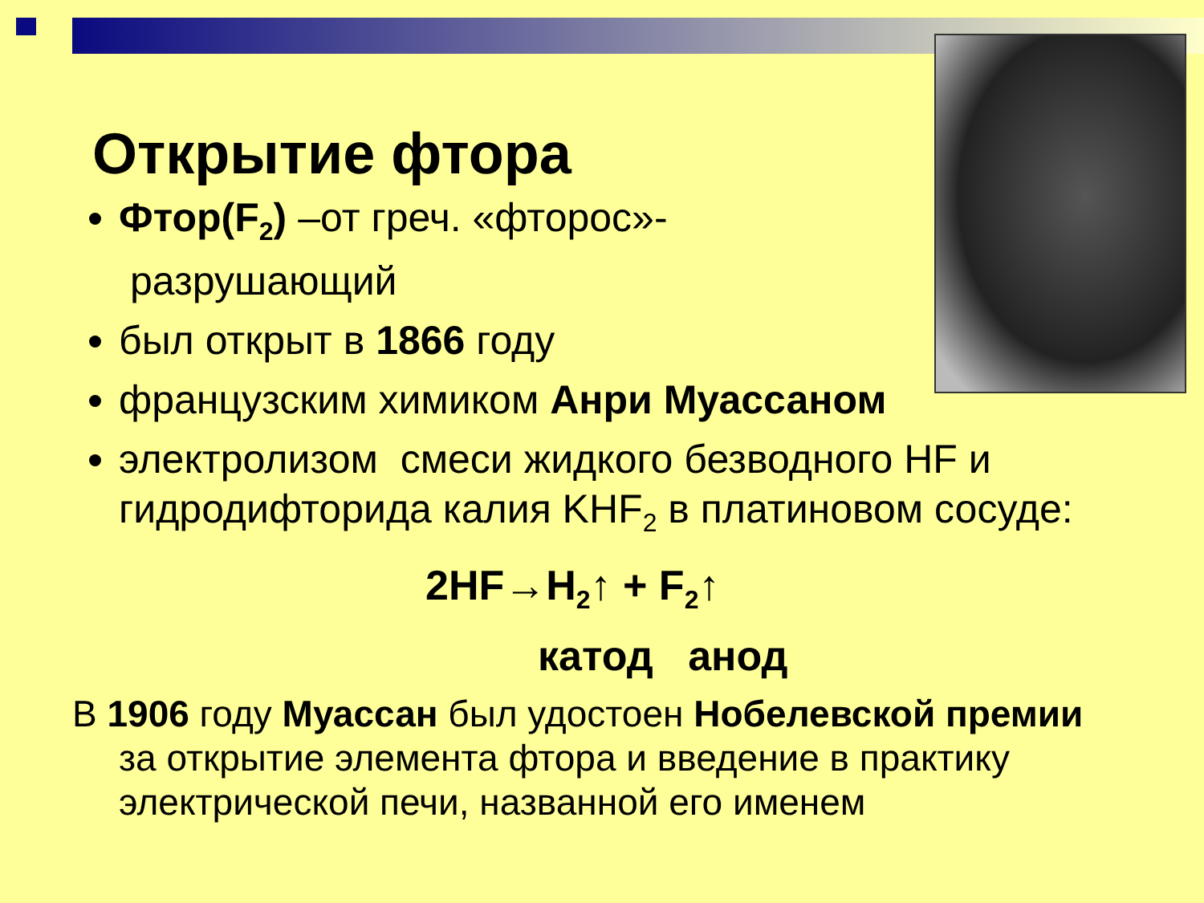Открытие фтора
Фтор(F<sub>2</sub>) –от греч. «фторос»-
разрушающий
был открыт в 1866 году
французским химиком Анри Муассаном
электролизом смеси жидкого безводного HF и гидродифторида калия KHF<sub>2</sub> в платиновом сосуде:
2HF→H<sub>2</sub>↑ + F<sub>2</sub>↑
катод анод
В 1906 году Муассан был удостоен Нобелевской премии за открытие элемента фтора и введение в практику электрической печи, названной его именем